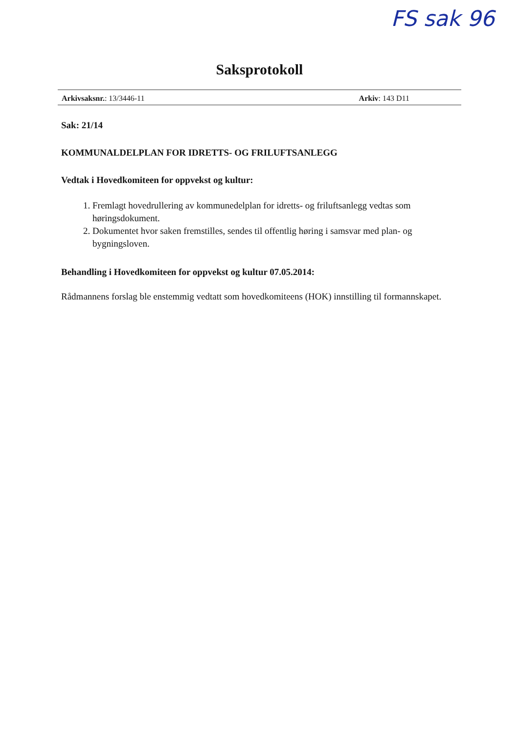FS sak 96
Saksprotokoll
Arkivsaksnr.: 13/3446-11 Arkiv: 143 D11
Sak: 21/14
KOMMUNALDELPLAN FOR IDRETTS- OG FRILUFTSANLEGG
Vedtak i Hovedkomiteen for oppvekst og kultur:
1. Fremlagt hovedrullering av kommunedelplan for idretts- og friluftsanlegg vedtas som høringsdokument.
2. Dokumentet hvor saken fremstilles, sendes til offentlig høring i samsvar med plan- og bygningsloven.
Behandling i Hovedkomiteen for oppvekst og kultur 07.05.2014:
Rådmannens forslag ble enstemmig vedtatt som hovedkomiteens (HOK) innstilling til formannskapet.